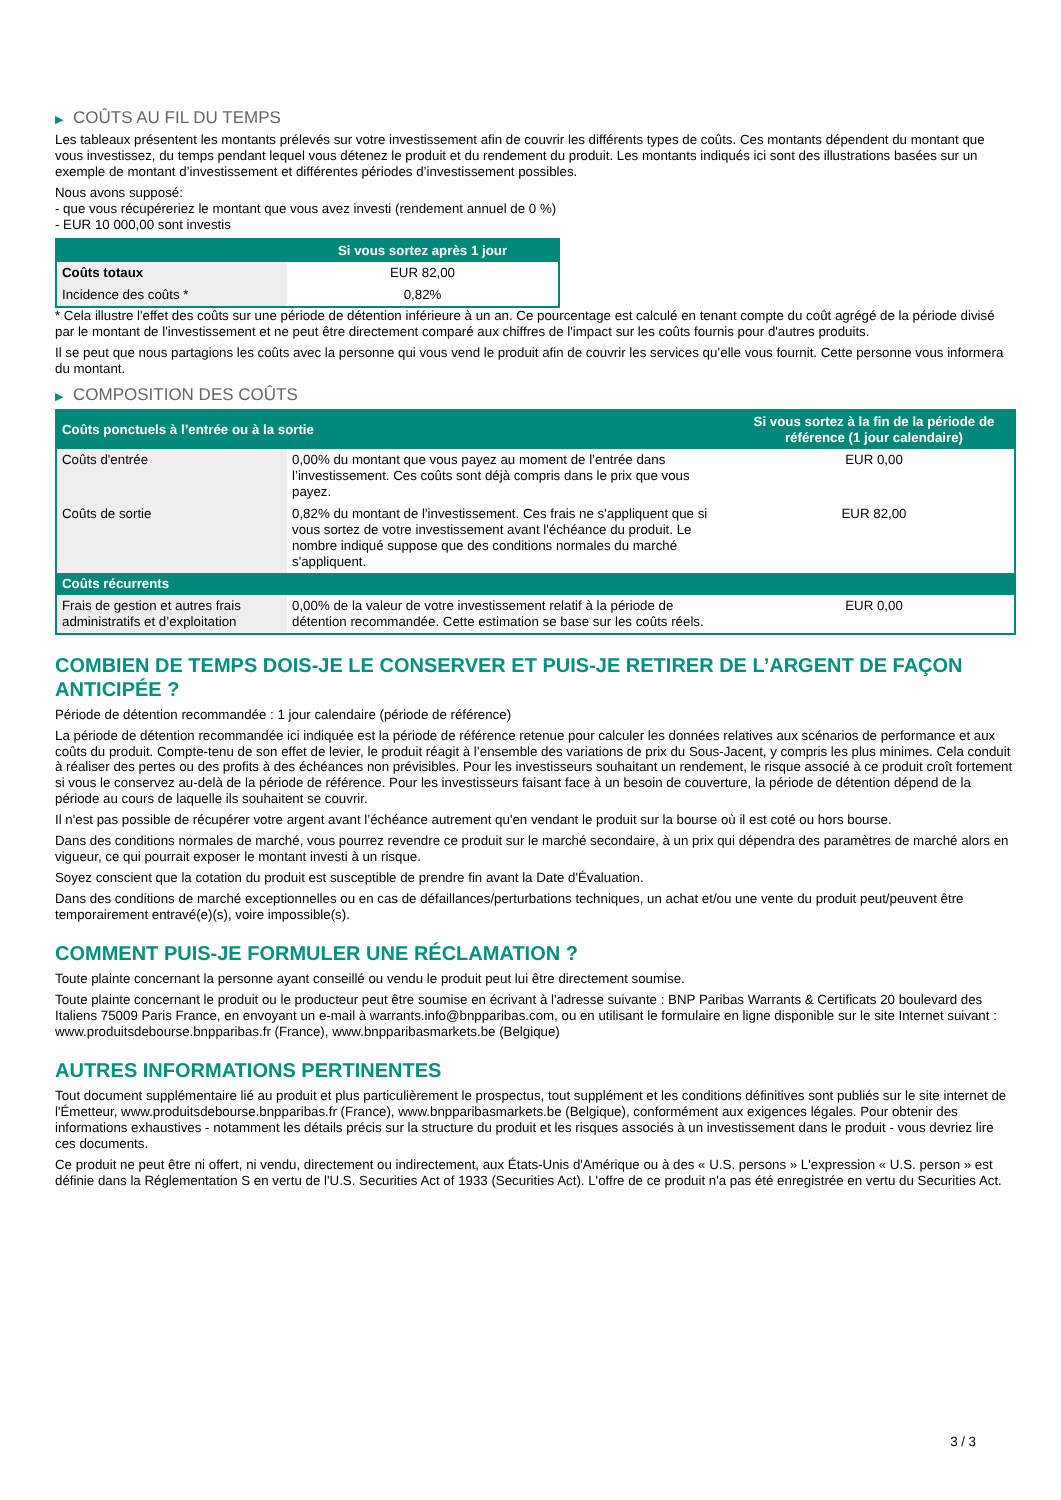▶ COÛTS AU FIL DU TEMPS
Les tableaux présentent les montants prélevés sur votre investissement afin de couvrir les différents types de coûts. Ces montants dépendent du montant que vous investissez, du temps pendant lequel vous détenez le produit et du rendement du produit. Les montants indiqués ici sont des illustrations basées sur un exemple de montant d’investissement et différentes périodes d’investissement possibles.
Nous avons supposé:
- que vous récupéreriez le montant que vous avez investi (rendement annuel de 0 %)
- EUR 10 000,00 sont investis
| | Si vous sortez après 1 jour |
| --- | --- |
| Coûts totaux | EUR 82,00 |
| Incidence des coûts * | 0,82% |
* Cela illustre l'effet des coûts sur une période de détention inférieure à un an. Ce pourcentage est calculé en tenant compte du coût agrégé de la période divisé par le montant de l'investissement et ne peut être directement comparé aux chiffres de l'impact sur les coûts fournis pour d'autres produits.
Il se peut que nous partagions les coûts avec la personne qui vous vend le produit afin de couvrir les services qu’elle vous fournit. Cette personne vous informera du montant.
▶ COMPOSITION DES COÛTS
| Coûts ponctuels à l’entrée ou à la sortie | | Si vous sortez à la fin de la période de référence (1 jour calendaire) |
| --- | --- | --- |
| Coûts d'entrée | 0,00% du montant que vous payez au moment de l’entrée dans l’investissement. Ces coûts sont déjà compris dans le prix que vous payez. | EUR 0,00 |
| Coûts de sortie | 0,82% du montant de l'investissement. Ces frais ne s'appliquent que si vous sortez de votre investissement avant l'échéance du produit. Le nombre indiqué suppose que des conditions normales du marché s'appliquent. | EUR 82,00 |
| Coûts récurrents | | |
| Frais de gestion et autres frais administratifs et d’exploitation | 0,00% de la valeur de votre investissement relatif à la période de détention recommandée. Cette estimation se base sur les coûts réels. | EUR 0,00 |
COMBIEN DE TEMPS DOIS-JE LE CONSERVER ET PUIS-JE RETIRER DE L’ARGENT DE FAÇON ANTICIPÉE ?
Période de détention recommandée : 1 jour calendaire (période de référence)
La période de détention recommandée ici indiquée est la période de référence retenue pour calculer les données relatives aux scénarios de performance et aux coûts du produit. Compte-tenu de son effet de levier, le produit réagit à l’ensemble des variations de prix du Sous-Jacent, y compris les plus minimes. Cela conduit à réaliser des pertes ou des profits à des échéances non prévisibles. Pour les investisseurs souhaitant un rendement, le risque associé à ce produit croît fortement si vous le conservez au-delà de la période de référence. Pour les investisseurs faisant face à un besoin de couverture, la période de détention dépend de la période au cours de laquelle ils souhaitent se couvrir.
Il n'est pas possible de récupérer votre argent avant l’échéance autrement qu'en vendant le produit sur la bourse où il est coté ou hors bourse.
Dans des conditions normales de marché, vous pourrez revendre ce produit sur le marché secondaire, à un prix qui dépendra des paramètres de marché alors en vigueur, ce qui pourrait exposer le montant investi à un risque.
Soyez conscient que la cotation du produit est susceptible de prendre fin avant la Date d'Évaluation.
Dans des conditions de marché exceptionnelles ou en cas de défaillances/perturbations techniques, un achat et/ou une vente du produit peut/peuvent être temporairement entravé(e)(s), voire impossible(s).
COMMENT PUIS-JE FORMULER UNE RÉCLAMATION ?
Toute plainte concernant la personne ayant conseillé ou vendu le produit peut lui être directement soumise.
Toute plainte concernant le produit ou le producteur peut être soumise en écrivant à l'adresse suivante : BNP Paribas Warrants & Certificats 20 boulevard des Italiens 75009 Paris France, en envoyant un e-mail à warrants.info@bnpparibas.com, ou en utilisant le formulaire en ligne disponible sur le site Internet suivant : www.produitsdebourse.bnpparibas.fr (France), www.bnpparibasmarkets.be (Belgique)
AUTRES INFORMATIONS PERTINENTES
Tout document supplémentaire lié au produit et plus particulièrement le prospectus, tout supplément et les conditions définitives sont publiés sur le site internet de l'Émetteur, www.produitsdebourse.bnpparibas.fr (France), www.bnpparibasmarkets.be (Belgique), conformément aux exigences légales. Pour obtenir des informations exhaustives - notamment les détails précis sur la structure du produit et les risques associés à un investissement dans le produit - vous devriez lire ces documents.
Ce produit ne peut être ni offert, ni vendu, directement ou indirectement, aux États-Unis d'Amérique ou à des « U.S. persons » L'expression « U.S. person » est définie dans la Réglementation S en vertu de l'U.S. Securities Act of 1933 (Securities Act). L'offre de ce produit n'a pas été enregistrée en vertu du Securities Act.
3 / 3